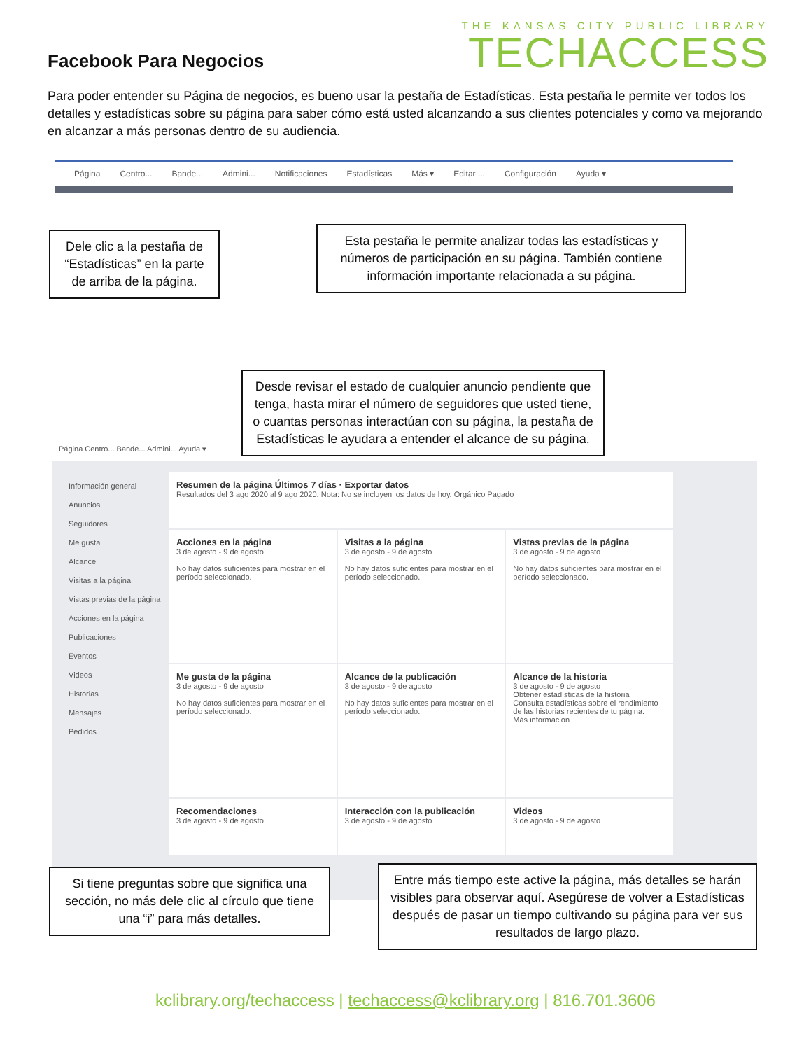Facebook Para Negocios
THE KANSAS CITY PUBLIC LIBRARY
TECHACCESS
Para poder entender su Página de negocios, es bueno usar la pestaña de Estadísticas. Esta pestaña le permite ver todos los detalles y estadísticas sobre su página para saber cómo está usted alcanzando a sus clientes potenciales y como va mejorando en alcanzar a más personas dentro de su audiencia.
Página Centro... Bande... Admini... Notificaciones Estadísticas Más ▾ Editar ... Configuración Ayuda ▾
Dele clic a la pestaña de “Estadísticas” en la parte de arriba de la página.
Esta pestaña le permite analizar todas las estadísticas y números de participación en su página. También contiene información importante relacionada a su página.
Página Centro... Bande... Admini... Ayuda ▾
Información general
Anuncios
Seguidores
Me gusta
Alcance
Visitas a la página
Vistas previas de la página
Acciones en la página
Publicaciones
Eventos
Videos
Historias
Mensajes
Pedidos
Resumen de la página Últimos 7 días · Exportar datos
Resultados del 3 ago 2020 al 9 ago 2020. Nota: No se incluyen los datos de hoy. Orgánico Pagado
Acciones en la página
3 de agosto - 9 de agosto
No hay datos suficientes para mostrar en el período seleccionado.
Visitas a la página
3 de agosto - 9 de agosto
No hay datos suficientes para mostrar en el período seleccionado.
Vistas previas de la página
3 de agosto - 9 de agosto
No hay datos suficientes para mostrar en el período seleccionado.
Me gusta de la página
3 de agosto - 9 de agosto
No hay datos suficientes para mostrar en el período seleccionado.
Alcance de la publicación
3 de agosto - 9 de agosto
No hay datos suficientes para mostrar en el período seleccionado.
Alcance de la historia
3 de agosto - 9 de agosto
Obtener estadísticas de la historia
Consulta estadísticas sobre el rendimiento de las historias recientes de tu página.
Más información
Recomendaciones
3 de agosto - 9 de agosto
Interacción con la publicación
3 de agosto - 9 de agosto
Videos
3 de agosto - 9 de agosto
Desde revisar el estado de cualquier anuncio pendiente que tenga, hasta mirar el número de seguidores que usted tiene, o cuantas personas interactúan con su página, la pestaña de Estadísticas le ayudara a entender el alcance de su página.
Si tiene preguntas sobre que significa una sección, no más dele clic al círculo que tiene una “i” para más detalles.
Entre más tiempo este active la página, más detalles se harán visibles para observar aquí. Asegúrese de volver a Estadísticas después de pasar un tiempo cultivando su página para ver sus resultados de largo plazo.
kclibrary.org/techaccess | techaccess@kclibrary.org | 816.701.3606